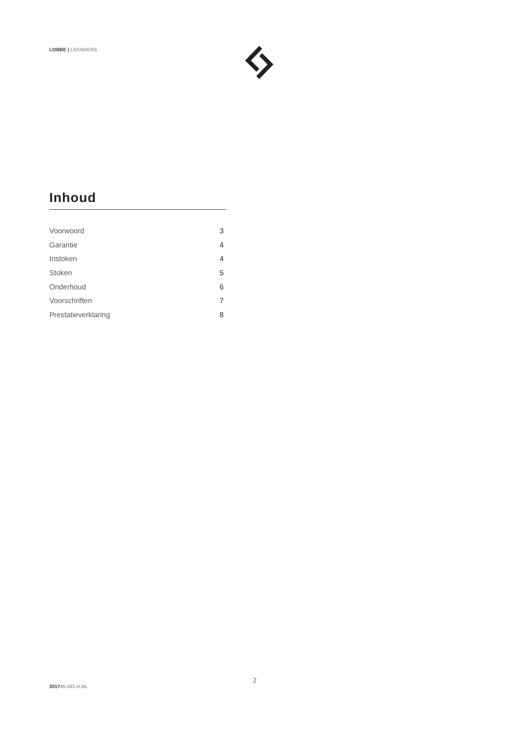LOBBE | LEENDERS
Inhoud
Voorwoord 3
Garantie 4
Instoken 4
Stoken 5
Onderhoud 6
Voorschriften 7
Prestatieverklaring 8
2
201745.001.H.NL